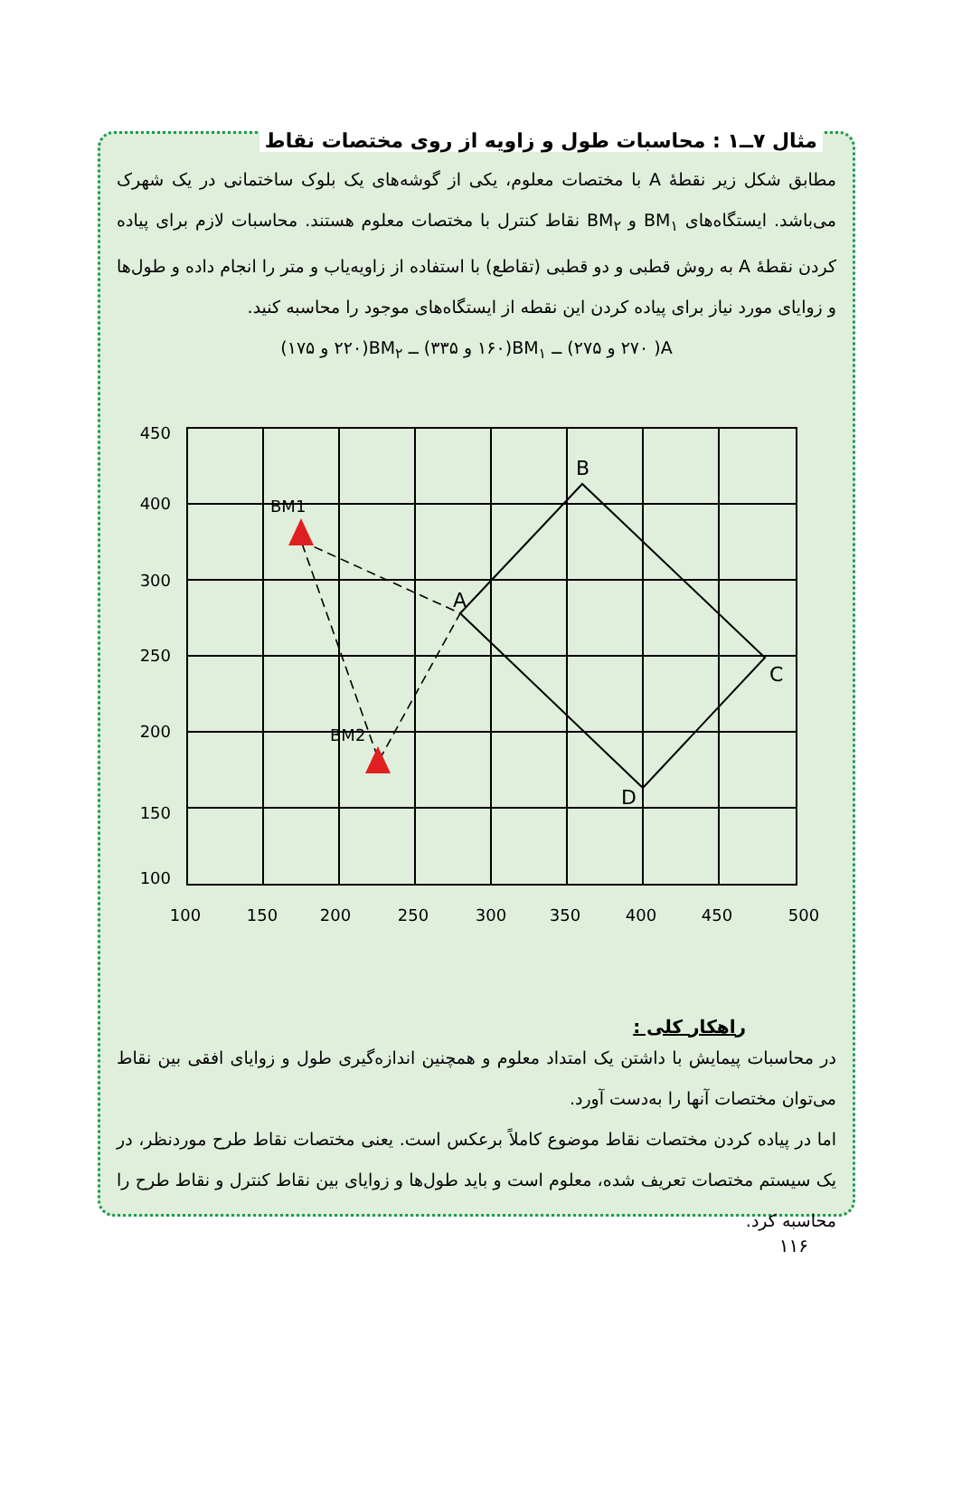مثال ۷ــ۱ : محاسبات طول و زاویه از روی مختصات نقاط
مطابق شکل زیر نقطهٔ A با مختصات معلوم، یکی از گوشه‌های یک بلوک ساختمانی در یک شهرک می‌باشد. ایستگاه‌های BM<sub>۱</sub> و BM<sub>۲</sub> نقاط کنترل با مختصات معلوم هستند. محاسبات لازم برای پیاده کردن نقطهٔ A به روش قطبی و دو قطبی (تقاطع) با استفاده از زاویه‌یاب و متر را انجام داده و طول‌ها و زوایای مورد نیاز برای پیاده کردن این نقطه از ایستگاه‌های موجود را محاسبه کنید.
A( ۲۷۰ و ۲۷۵) ــ BM<sub>۱</sub>(۱۶۰ و ۳۳۵) ــ BM<sub>۲</sub>(۲۲۰ و ۱۷۵)
450
400
300
250
200
150
100
100
150
200
250
300
350
400
450
500
BM1
BM2
A
B
C
D
راهکار کلی :
در محاسبات پیمایش با داشتن یک امتداد معلوم و همچنین اندازه‌گیری طول و زوایای افقی بین نقاط می‌توان مختصات آنها را به‌دست آورد.
اما در پیاده کردن مختصات نقاط موضوع کاملاً برعکس است. یعنی مختصات نقاط طرح موردنظر، در یک سیستم مختصات تعریف شده، معلوم است و باید طول‌ها و زوایای بین نقاط کنترل و نقاط طرح را محاسبه کرد.
۱۱۶